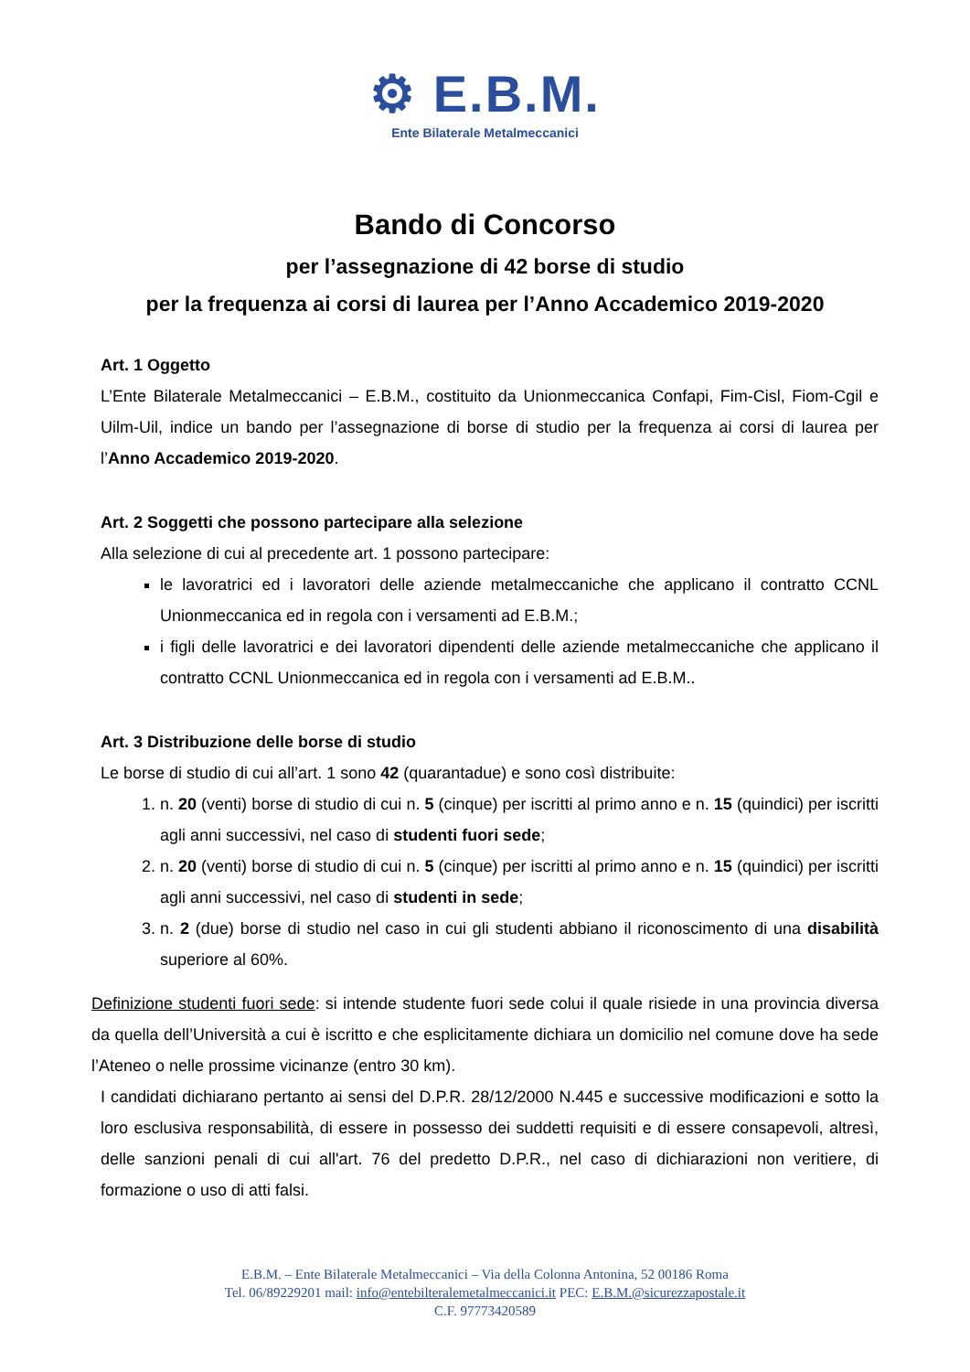⚙ E.B.M.
Ente Bilaterale Metalmeccanici
Bando di Concorso
per l’assegnazione di 42 borse di studio
per la frequenza ai corsi di laurea per l’Anno Accademico 2019-2020
Art. 1 Oggetto
L’Ente Bilaterale Metalmeccanici – E.B.M., costituito da Unionmeccanica Confapi, Fim-Cisl, Fiom-Cgil e Uilm-Uil, indice un bando per l’assegnazione di borse di studio per la frequenza ai corsi di laurea per l’Anno Accademico 2019-2020.
Art. 2 Soggetti che possono partecipare alla selezione
Alla selezione di cui al precedente art. 1 possono partecipare:
le lavoratrici ed i lavoratori delle aziende metalmeccaniche che applicano il contratto CCNL Unionmeccanica ed in regola con i versamenti ad E.B.M.;
i figli delle lavoratrici e dei lavoratori dipendenti delle aziende metalmeccaniche che applicano il contratto CCNL Unionmeccanica ed in regola con i versamenti ad E.B.M..
Art. 3 Distribuzione delle borse di studio
Le borse di studio di cui all’art. 1 sono 42 (quarantadue) e sono così distribuite:
1. n. 20 (venti) borse di studio di cui n. 5 (cinque) per iscritti al primo anno e n. 15 (quindici) per iscritti agli anni successivi, nel caso di studenti fuori sede;
2. n. 20 (venti) borse di studio di cui n. 5 (cinque) per iscritti al primo anno e n. 15 (quindici) per iscritti agli anni successivi, nel caso di studenti in sede;
3. n. 2 (due) borse di studio nel caso in cui gli studenti abbiano il riconoscimento di una disabilità superiore al 60%.
Definizione studenti fuori sede: si intende studente fuori sede colui il quale risiede in una provincia diversa da quella dell’Università a cui è iscritto e che esplicitamente dichiara un domicilio nel comune dove ha sede l’Ateneo o nelle prossime vicinanze (entro 30 km).
I candidati dichiarano pertanto ai sensi del D.P.R. 28/12/2000 N.445 e successive modificazioni e sotto la loro esclusiva responsabilità, di essere in possesso dei suddetti requisiti e di essere consapevoli, altresì, delle sanzioni penali di cui all'art. 76 del predetto D.P.R., nel caso di dichiarazioni non veritiere, di formazione o uso di atti falsi.
E.B.M. – Ente Bilaterale Metalmeccanici – Via della Colonna Antonina, 52 00186 Roma
Tel. 06/89229201 mail: info@entebilteralemetalmeccanici.it PEC: E.B.M.@sicurezzapostale.it
C.F. 97773420589